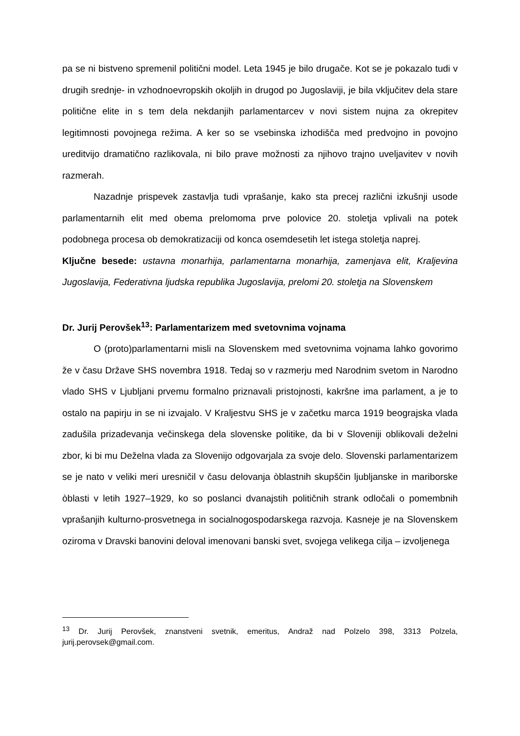pa se ni bistveno spremenil politični model. Leta 1945 je bilo drugače. Kot se je pokazalo tudi v drugih srednje- in vzhodnoevropskih okoljih in drugod po Jugoslaviji, je bila vključitev dela stare politične elite in s tem dela nekdanjih parlamentarcev v novi sistem nujna za okrepitev legitimnosti povojnega režima. A ker so se vsebinska izhodišča med predvojno in povojno ureditvijo dramatično razlikovala, ni bilo prave možnosti za njihovo trajno uveljavitev v novih razmerah.
Nazadnje prispevek zastavlja tudi vprašanje, kako sta precej različni izkušnji usode parlamentarnih elit med obema prelomoma prve polovice 20. stoletja vplivali na potek podobnega procesa ob demokratizaciji od konca osemdesetih let istega stoletja naprej.
Ključne besede: ustavna monarhija, parlamentarna monarhija, zamenjava elit, Kraljevina Jugoslavija, Federativna ljudska republika Jugoslavija, prelomi 20. stoletja na Slovenskem
Dr. Jurij Perovšek<sup>13</sup>: Parlamentarizem med svetovnima vojnama
O (proto)parlamentarni misli na Slovenskem med svetovnima vojnama lahko govorimo že v času Države SHS novembra 1918. Tedaj so v razmerju med Narodnim svetom in Narodno vlado SHS v Ljubljani prvemu formalno priznavali pristojnosti, kakršne ima parlament, a je to ostalo na papirju in se ni izvajalo. V Kraljestvu SHS je v začetku marca 1919 beograjska vlada zadušila prizadevanja večinskega dela slovenske politike, da bi v Sloveniji oblikovali deželni zbor, ki bi mu Deželna vlada za Slovenijo odgovarjala za svoje delo. Slovenski parlamentarizem se je nato v veliki meri uresničil v času delovanja òblastnih skupščin ljubljanske in mariborske òblasti v letih 1927–1929, ko so poslanci dvanajstih političnih strank odločali o pomembnih vprašanjih kulturno-prosvetnega in socialnogospodarskega razvoja. Kasneje je na Slovenskem oziroma v Dravski banovini deloval imenovani banski svet, svojega velikega cilja – izvoljenega
<sup>13</sup> Dr. Jurij Perovšek, znanstveni svetnik, emeritus, Andraž nad Polzelo 398, 3313 Polzela, jurij.perovsek@gmail.com.